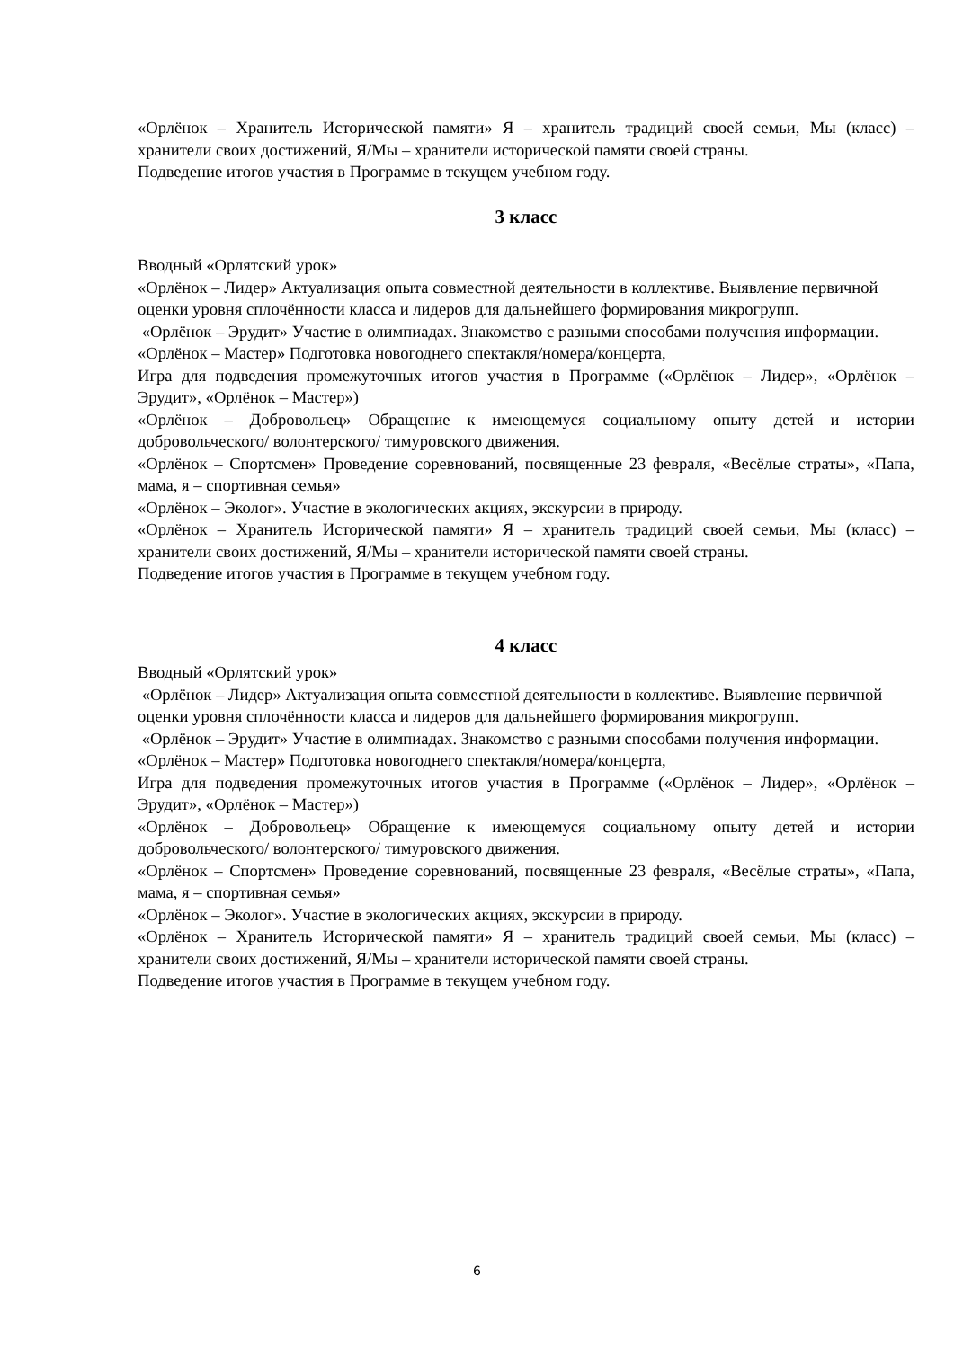«Орлёнок – Хранитель Исторической памяти» Я – хранитель традиций своей семьи, Мы (класс) – хранители своих достижений, Я/Мы – хранители исторической памяти своей страны.
Подведение итогов участия в Программе в текущем учебном году.
3 класс
Вводный «Орлятский урок»
«Орлёнок – Лидер» Актуализация опыта совместной деятельности в коллективе. Выявление первичной оценки уровня сплочённости класса и лидеров для дальнейшего формирования микрогрупп.
«Орлёнок – Эрудит» Участие в олимпиадах. Знакомство с разными способами получения информации.
«Орлёнок – Мастер» Подготовка новогоднего спектакля/номера/концерта,
Игра для подведения промежуточных итогов участия в Программе («Орлёнок – Лидер», «Орлёнок – Эрудит», «Орлёнок – Мастер»)
«Орлёнок – Добровольец» Обращение к имеющемуся социальному опыту детей и истории добровольческого/ волонтерского/ тимуровского движения.
«Орлёнок – Спортсмен» Проведение соревнований, посвященные 23 февраля, «Весёлые страты», «Папа, мама, я – спортивная семья»
«Орлёнок – Эколог». Участие в экологических акциях, экскурсии в природу.
«Орлёнок – Хранитель Исторической памяти» Я – хранитель традиций своей семьи, Мы (класс) – хранители своих достижений, Я/Мы – хранители исторической памяти своей страны.
Подведение итогов участия в Программе в текущем учебном году.
4 класс
Вводный «Орлятский урок»
«Орлёнок – Лидер» Актуализация опыта совместной деятельности в коллективе. Выявление первичной оценки уровня сплочённости класса и лидеров для дальнейшего формирования микрогрупп.
«Орлёнок – Эрудит» Участие в олимпиадах. Знакомство с разными способами получения информации.
«Орлёнок – Мастер» Подготовка новогоднего спектакля/номера/концерта,
Игра для подведения промежуточных итогов участия в Программе («Орлёнок – Лидер», «Орлёнок – Эрудит», «Орлёнок – Мастер»)
«Орлёнок – Добровольец» Обращение к имеющемуся социальному опыту детей и истории добровольческого/ волонтерского/ тимуровского движения.
«Орлёнок – Спортсмен» Проведение соревнований, посвященные 23 февраля, «Весёлые страты», «Папа, мама, я – спортивная семья»
«Орлёнок – Эколог». Участие в экологических акциях, экскурсии в природу.
«Орлёнок – Хранитель Исторической памяти» Я – хранитель традиций своей семьи, Мы (класс) – хранители своих достижений, Я/Мы – хранители исторической памяти своей страны.
Подведение итогов участия в Программе в текущем учебном году.
6